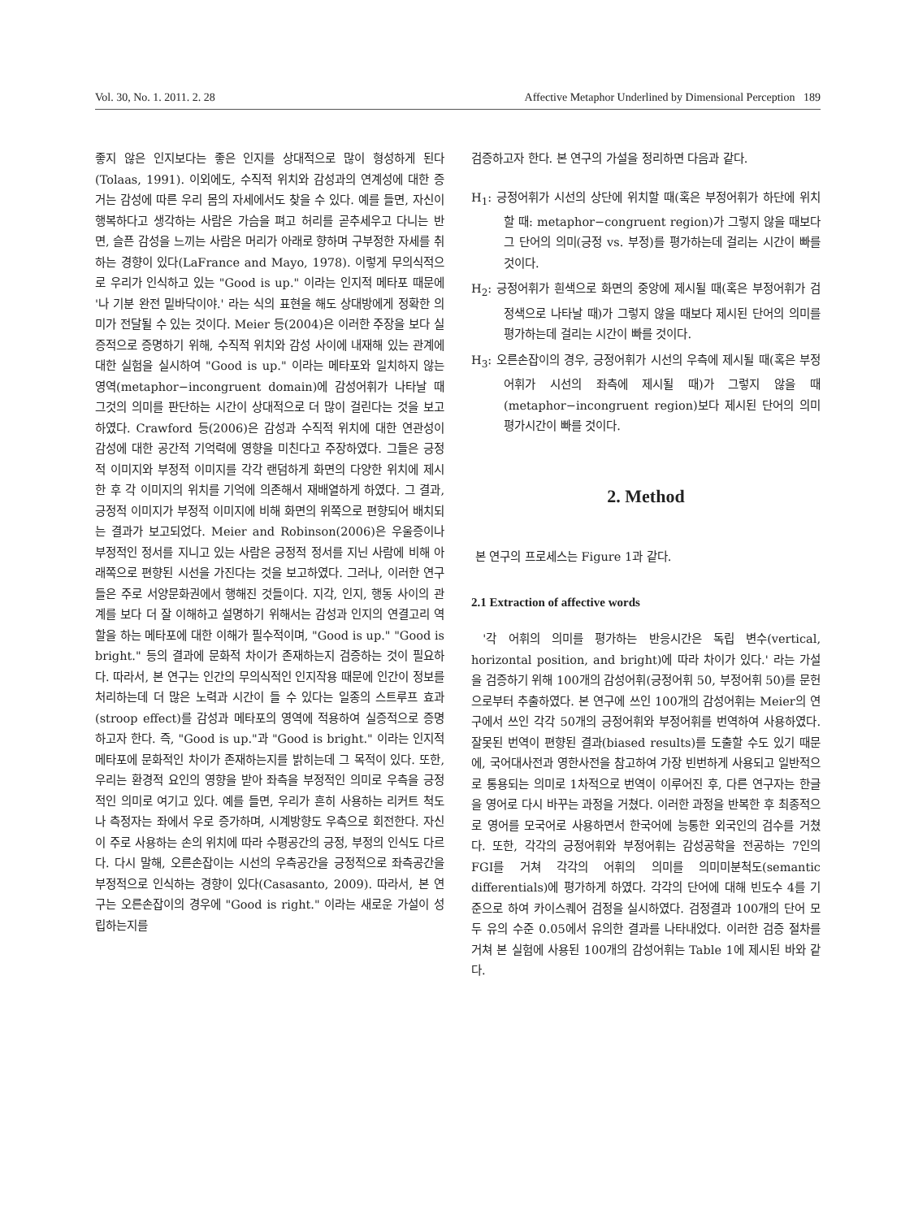Vol. 30, No. 1. 2011. 2. 28 Affective Metaphor Underlined by Dimensional Perception 189
좋지 않은 인지보다는 좋은 인지를 상대적으로 많이 형성하게 된다(Tolaas, 1991). 이외에도, 수직적 위치와 감성과의 연계성에 대한 증거는 감성에 따른 우리 몸의 자세에서도 찾을 수 있다. 예를 들면, 자신이 행복하다고 생각하는 사람은 가슴을 펴고 허리를 곧추세우고 다니는 반면, 슬픈 감성을 느끼는 사람은 머리가 아래로 향하며 구부정한 자세를 취하는 경향이 있다(LaFrance and Mayo, 1978). 이렇게 무의식적으로 우리가 인식하고 있는 "Good is up." 이라는 인지적 메타포 때문에 '나 기분 완전 밑바닥이야.' 라는 식의 표현을 해도 상대방에게 정확한 의미가 전달될 수 있는 것이다. Meier 등(2004)은 이러한 주장을 보다 실증적으로 증명하기 위해, 수직적 위치와 감성 사이에 내재해 있는 관계에 대한 실험을 실시하여 "Good is up." 이라는 메타포와 일치하지 않는 영역(metaphor−incongruent domain)에 감성어휘가 나타날 때 그것의 의미를 판단하는 시간이 상대적으로 더 많이 걸린다는 것을 보고하였다. Crawford 등(2006)은 감성과 수직적 위치에 대한 연관성이 감성에 대한 공간적 기억력에 영향을 미친다고 주장하였다. 그들은 긍정적 이미지와 부정적 이미지를 각각 랜덤하게 화면의 다양한 위치에 제시한 후 각 이미지의 위치를 기억에 의존해서 재배열하게 하였다. 그 결과, 긍정적 이미지가 부정적 이미지에 비해 화면의 위쪽으로 편향되어 배치되는 결과가 보고되었다. Meier and Robinson(2006)은 우울증이나 부정적인 정서를 지니고 있는 사람은 긍정적 정서를 지닌 사람에 비해 아래쪽으로 편향된 시선을 가진다는 것을 보고하였다. 그러나, 이러한 연구들은 주로 서양문화권에서 행해진 것들이다. 지각, 인지, 행동 사이의 관계를 보다 더 잘 이해하고 설명하기 위해서는 감성과 인지의 연결고리 역할을 하는 메타포에 대한 이해가 필수적이며, "Good is up." "Good is bright." 등의 결과에 문화적 차이가 존재하는지 검증하는 것이 필요하다. 따라서, 본 연구는 인간의 무의식적인 인지작용 때문에 인간이 정보를 처리하는데 더 많은 노력과 시간이 들 수 있다는 일종의 스트루프 효과(stroop effect)를 감성과 메타포의 영역에 적용하여 실증적으로 증명하고자 한다. 즉, "Good is up."과 "Good is bright." 이라는 인지적 메타포에 문화적인 차이가 존재하는지를 밝히는데 그 목적이 있다. 또한, 우리는 환경적 요인의 영향을 받아 좌측을 부정적인 의미로 우측을 긍정적인 의미로 여기고 있다. 예를 들면, 우리가 흔히 사용하는 리커트 척도나 측정자는 좌에서 우로 증가하며, 시계방향도 우측으로 회전한다. 자신이 주로 사용하는 손의 위치에 따라 수평공간의 긍정, 부정의 인식도 다르다. 다시 말해, 오른손잡이는 시선의 우측공간을 긍정적으로 좌측공간을 부정적으로 인식하는 경향이 있다(Casasanto, 2009). 따라서, 본 연구는 오른손잡이의 경우에 "Good is right." 이라는 새로운 가설이 성립하는지를
검증하고자 한다. 본 연구의 가설을 정리하면 다음과 같다.
H<sub>1</sub>: 긍정어휘가 시선의 상단에 위치할 때(혹은 부정어휘가 하단에 위치할 때: metaphor−congruent region)가 그렇지 않을 때보다 그 단어의 의미(긍정 vs. 부정)를 평가하는데 걸리는 시간이 빠를 것이다.
H<sub>2</sub>: 긍정어휘가 흰색으로 화면의 중앙에 제시될 때(혹은 부정어휘가 검정색으로 나타날 때)가 그렇지 않을 때보다 제시된 단어의 의미를 평가하는데 걸리는 시간이 빠를 것이다.
H<sub>3</sub>: 오른손잡이의 경우, 긍정어휘가 시선의 우측에 제시될 때(혹은 부정어휘가 시선의 좌측에 제시될 때)가 그렇지 않을 때(metaphor−incongruent region)보다 제시된 단어의 의미평가시간이 빠를 것이다.
2. Method
본 연구의 프로세스는 Figure 1과 같다.
2.1 Extraction of affective words
'각 어휘의 의미를 평가하는 반응시간은 독립 변수(vertical, horizontal position, and bright)에 따라 차이가 있다.' 라는 가설을 검증하기 위해 100개의 감성어휘(긍정어휘 50, 부정어휘 50)를 문헌으로부터 추출하였다. 본 연구에 쓰인 100개의 감성어휘는 Meier의 연구에서 쓰인 각각 50개의 긍정어휘와 부정어휘를 번역하여 사용하였다. 잘못된 번역이 편향된 결과(biased results)를 도출할 수도 있기 때문에, 국어대사전과 영한사전을 참고하여 가장 빈번하게 사용되고 일반적으로 통용되는 의미로 1차적으로 번역이 이루어진 후, 다른 연구자는 한글을 영어로 다시 바꾸는 과정을 거쳤다. 이러한 과정을 반복한 후 최종적으로 영어를 모국어로 사용하면서 한국어에 능통한 외국인의 검수를 거쳤다. 또한, 각각의 긍정어휘와 부정어휘는 감성공학을 전공하는 7인의 FGI를 거쳐 각각의 어휘의 의미를 의미미분척도(semantic differentials)에 평가하게 하였다. 각각의 단어에 대해 빈도수 4를 기준으로 하여 카이스퀘어 검정을 실시하였다. 검정결과 100개의 단어 모두 유의 수준 0.05에서 유의한 결과를 나타내었다. 이러한 검증 절차를 거쳐 본 실험에 사용된 100개의 감성어휘는 Table 1에 제시된 바와 같다.